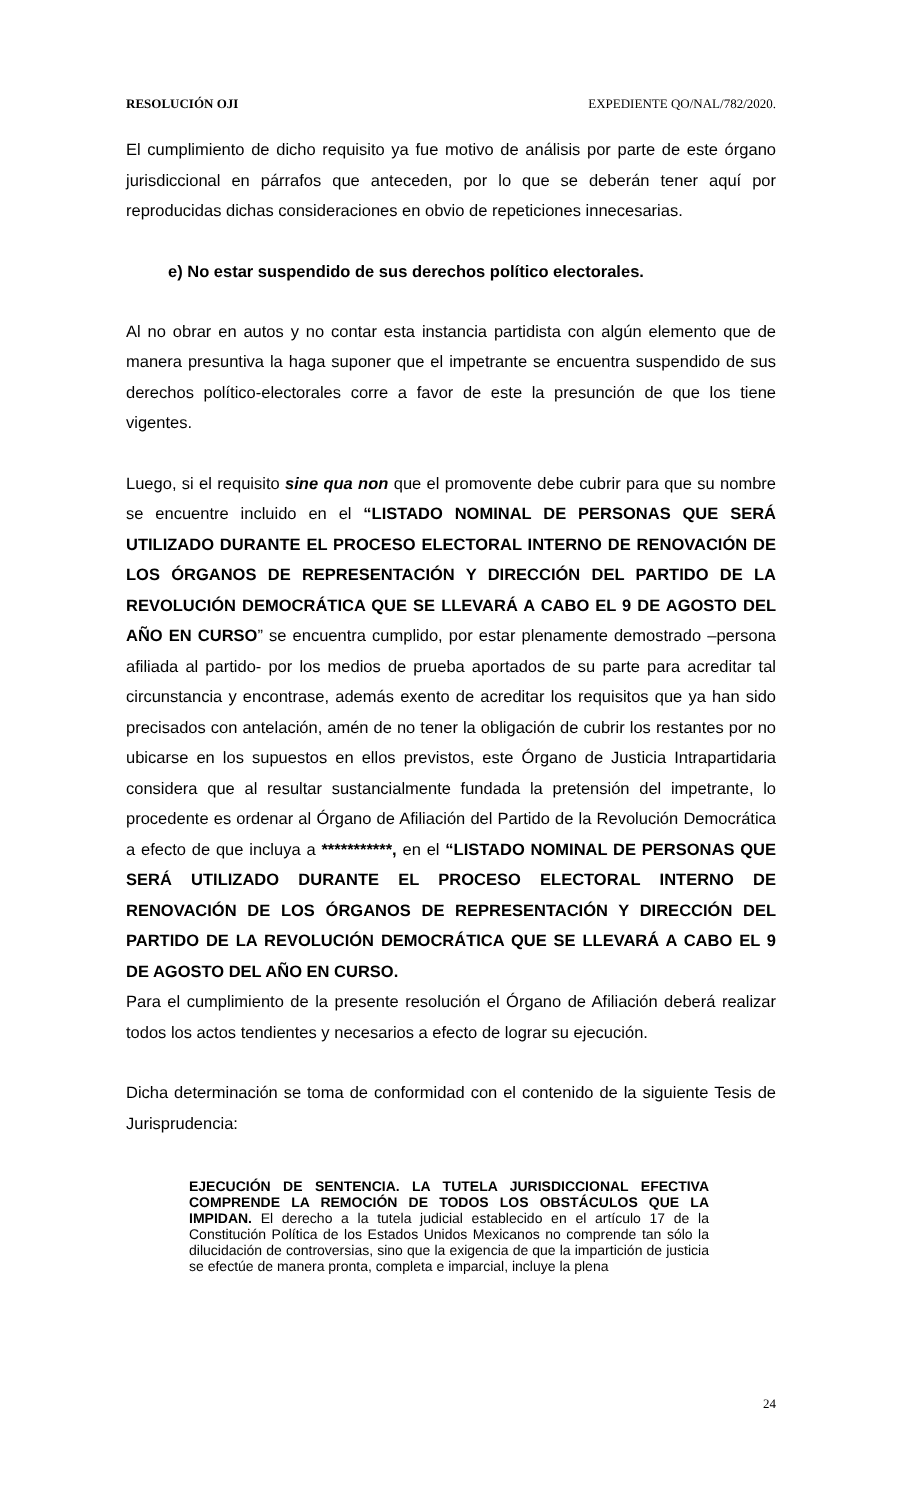RESOLUCIÓN OJI EXPEDIENTE QO/NAL/782/2020.
El cumplimiento de dicho requisito ya fue motivo de análisis por parte de este órgano jurisdiccional en párrafos que anteceden, por lo que se deberán tener aquí por reproducidas dichas consideraciones en obvio de repeticiones innecesarias.
e) No estar suspendido de sus derechos político electorales.
Al no obrar en autos y no contar esta instancia partidista con algún elemento que de manera presuntiva la haga suponer que el impetrante se encuentra suspendido de sus derechos político-electorales corre a favor de este la presunción de que los tiene vigentes.
Luego, si el requisito sine qua non que el promovente debe cubrir para que su nombre se encuentre incluido en el “LISTADO NOMINAL DE PERSONAS QUE SERÁ UTILIZADO DURANTE EL PROCESO ELECTORAL INTERNO DE RENOVACIÓN DE LOS ÓRGANOS DE REPRESENTACIÓN Y DIRECCIÓN DEL PARTIDO DE LA REVOLUCIÓN DEMOCRÁTICA QUE SE LLEVARÁ A CABO EL 9 DE AGOSTO DEL AÑO EN CURSO” se encuentra cumplido, por estar plenamente demostrado –persona afiliada al partido- por los medios de prueba aportados de su parte para acreditar tal circunstancia y encontrase, además exento de acreditar los requisitos que ya han sido precisados con antelación, amén de no tener la obligación de cubrir los restantes por no ubicarse en los supuestos en ellos previstos, este Órgano de Justicia Intrapartidaria considera que al resultar sustancialmente fundada la pretensión del impetrante, lo procedente es ordenar al Órgano de Afiliación del Partido de la Revolución Democrática a efecto de que incluya a ***********, en el “LISTADO NOMINAL DE PERSONAS QUE SERÁ UTILIZADO DURANTE EL PROCESO ELECTORAL INTERNO DE RENOVACIÓN DE LOS ÓRGANOS DE REPRESENTACIÓN Y DIRECCIÓN DEL PARTIDO DE LA REVOLUCIÓN DEMOCRÁTICA QUE SE LLEVARÁ A CABO EL 9 DE AGOSTO DEL AÑO EN CURSO.
Para el cumplimiento de la presente resolución el Órgano de Afiliación deberá realizar todos los actos tendientes y necesarios a efecto de lograr su ejecución.
Dicha determinación se toma de conformidad con el contenido de la siguiente Tesis de Jurisprudencia:
EJECUCIÓN DE SENTENCIA. LA TUTELA JURISDICCIONAL EFECTIVA COMPRENDE LA REMOCIÓN DE TODOS LOS OBSTÁCULOS QUE LA IMPIDAN. El derecho a la tutela judicial establecido en el artículo 17 de la Constitución Política de los Estados Unidos Mexicanos no comprende tan sólo la dilucidación de controversias, sino que la exigencia de que la impartición de justicia se efectúe de manera pronta, completa e imparcial, incluye la plena
24